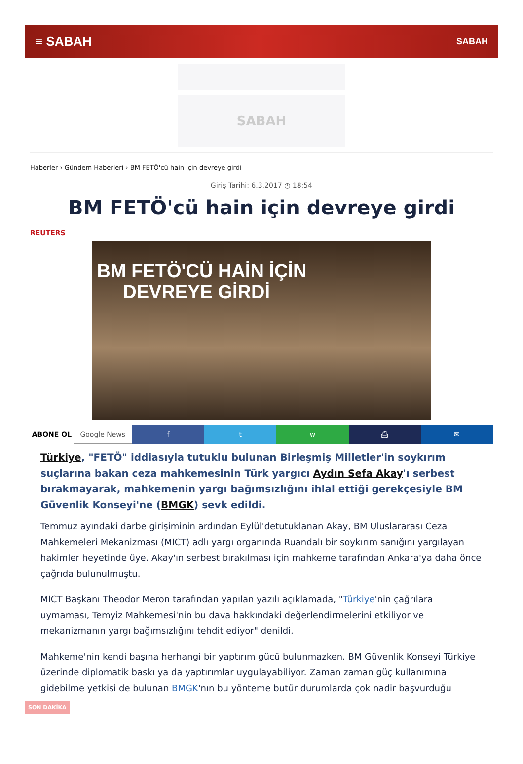≡ SABAH SABAH
SABAH
Haberler › Gündem Haberleri › BM FETÖ'cü hain için devreye girdi
Giriş Tarihi: 6.3.2017 ◷ 18:54
BM FETÖ'cü hain için devreye girdi
REUTERS
BM FETÖ'CÜ HAİN İÇİN
DEVREYE GİRDİ
ABONE OL Google News f t w ⎙ ✉
Türkiye, "FETÖ" iddiasıyla tutuklu bulunan Birleşmiş Milletler'in soykırım suçlarına bakan ceza mahkemesinin Türk yargıcı Aydın Sefa Akay'ı serbest bırakmayarak, mahkemenin yargı bağımsızlığını ihlal ettiği gerekçesiyle BM Güvenlik Konseyi'ne (BMGK) sevk edildi.
Temmuz ayındaki darbe girişiminin ardından Eylül'detutuklanan Akay, BM Uluslararası Ceza Mahkemeleri Mekanizması (MICT) adlı yargı organında Ruandalı bir soykırım sanığını yargılayan hakimler heyetinde üye. Akay'ın serbest bırakılması için mahkeme tarafından Ankara'ya daha önce çağrıda bulunulmuştu.
MICT Başkanı Theodor Meron tarafından yapılan yazılı açıklamada, "Türkiye'nin çağrılara uymaması, Temyiz Mahkemesi'nin bu dava hakkındaki değerlendirmelerini etkiliyor ve mekanizmanın yargı bağımsızlığını tehdit ediyor" denildi.
Mahkeme'nin kendi başına herhangi bir yaptırım gücü bulunmazken, BM Güvenlik Konseyi Türkiye üzerinde diplomatik baskı ya da yaptırımlar uygulayabiliyor. Zaman zaman güç kullanımına gidebilme yetkisi de bulunan BMGK'nın bu yönteme butür durumlarda çok nadir başvurduğu
SON DAKİKA